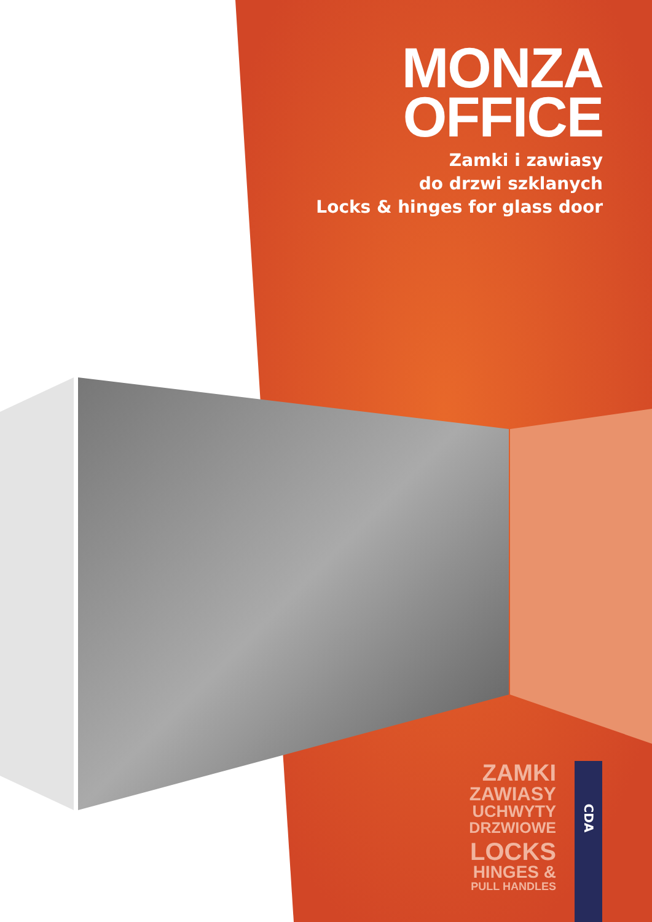MONZA
OFFICE
Zamki i zawiasy
do drzwi szklanych
Locks & hinges for glass door
ZAMKI
ZAWIASY
UCHWYTY
DRZWIOWE
LOCKS
HINGES &
PULL HANDLES
CDA